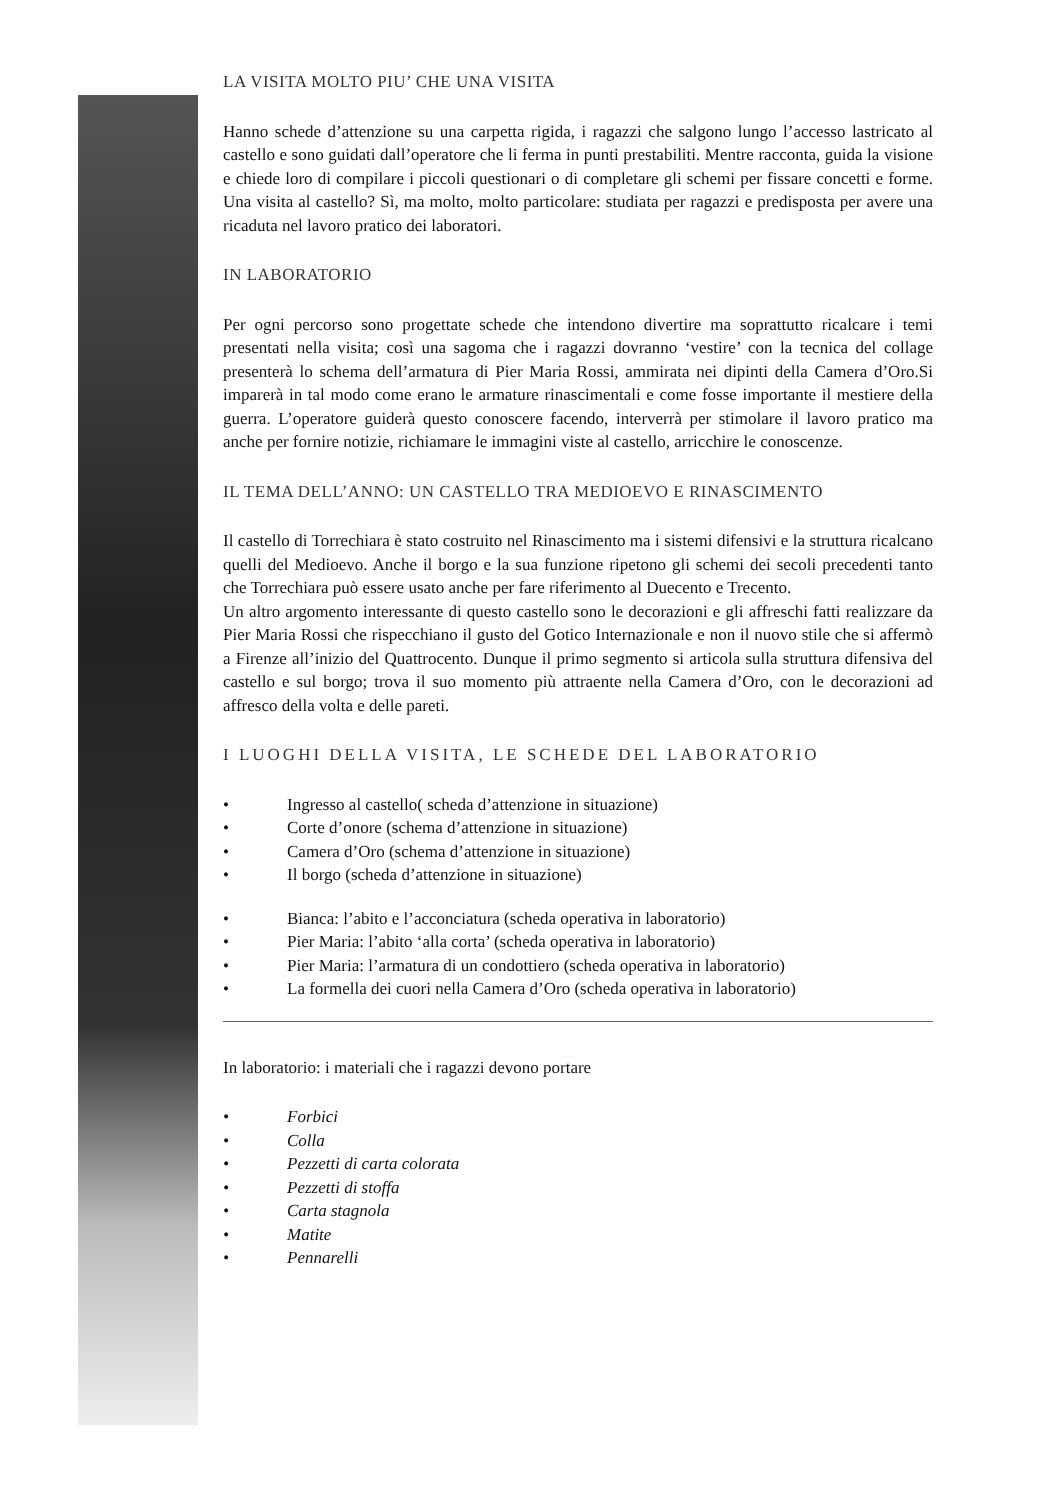LA VISITA MOLTO PIU’ CHE UNA VISITA
Hanno schede d’attenzione su una carpetta rigida, i ragazzi che salgono lungo l’accesso lastricato al castello e sono guidati dall’operatore che li ferma in punti prestabiliti. Mentre racconta, guida la visione e chiede loro di compilare i piccoli questionari o di completare gli schemi per fissare concetti e forme. Una visita al castello? Sì, ma molto, molto particolare: studiata per ragazzi e predisposta per avere una ricaduta nel lavoro pratico dei laboratori.
IN LABORATORIO
Per ogni percorso sono progettate schede che intendono divertire ma soprattutto ricalcare i temi presentati nella visita; così una sagoma che i ragazzi dovranno ‘vestire’ con la tecnica del collage presenterà lo schema dell’armatura di Pier Maria Rossi, ammirata nei dipinti della Camera d’Oro.Si imparerà in tal modo come erano le armature rinascimentali e come fosse importante il mestiere della guerra. L’operatore guiderà questo conoscere facendo, interverrà per stimolare il lavoro pratico ma anche per fornire notizie, richiamare le immagini viste al castello, arricchire le conoscenze.
IL TEMA DELL’ANNO: UN CASTELLO TRA MEDIOEVO E RINASCIMENTO
Il castello di Torrechiara è stato costruito nel Rinascimento ma i sistemi difensivi e la struttura ricalcano quelli del Medioevo. Anche il borgo e la sua funzione ripetono gli schemi dei secoli precedenti tanto che Torrechiara può essere usato anche per fare riferimento al Duecento e Trecento.
Un altro argomento interessante di questo castello sono le decorazioni e gli affreschi fatti realizzare da Pier Maria Rossi che rispecchiano il gusto del Gotico Internazionale e non il nuovo stile che si affermò a Firenze all’inizio del Quattrocento. Dunque il primo segmento si articola sulla struttura difensiva del castello e sul borgo; trova il suo momento più attraente nella Camera d’Oro, con le decorazioni ad affresco della volta e delle pareti.
I LUOGHI DELLA VISITA, LE SCHEDE DEL LABORATORIO
• Ingresso al castello( scheda d’attenzione in situazione)
• Corte d’onore (schema d’attenzione in situazione)
• Camera d’Oro (schema d’attenzione in situazione)
• Il borgo (scheda d’attenzione in situazione)
• Bianca: l’abito e l’acconciatura (scheda operativa in laboratorio)
• Pier Maria: l’abito ‘alla corta’ (scheda operativa in laboratorio)
• Pier Maria: l’armatura di un condottiero (scheda operativa in laboratorio)
• La formella dei cuori nella Camera d’Oro (scheda operativa in laboratorio)
In laboratorio: i materiali che i ragazzi devono portare
• Forbici
• Colla
• Pezzetti di carta colorata
• Pezzetti di stoffa
• Carta stagnola
• Matite
• Pennarelli